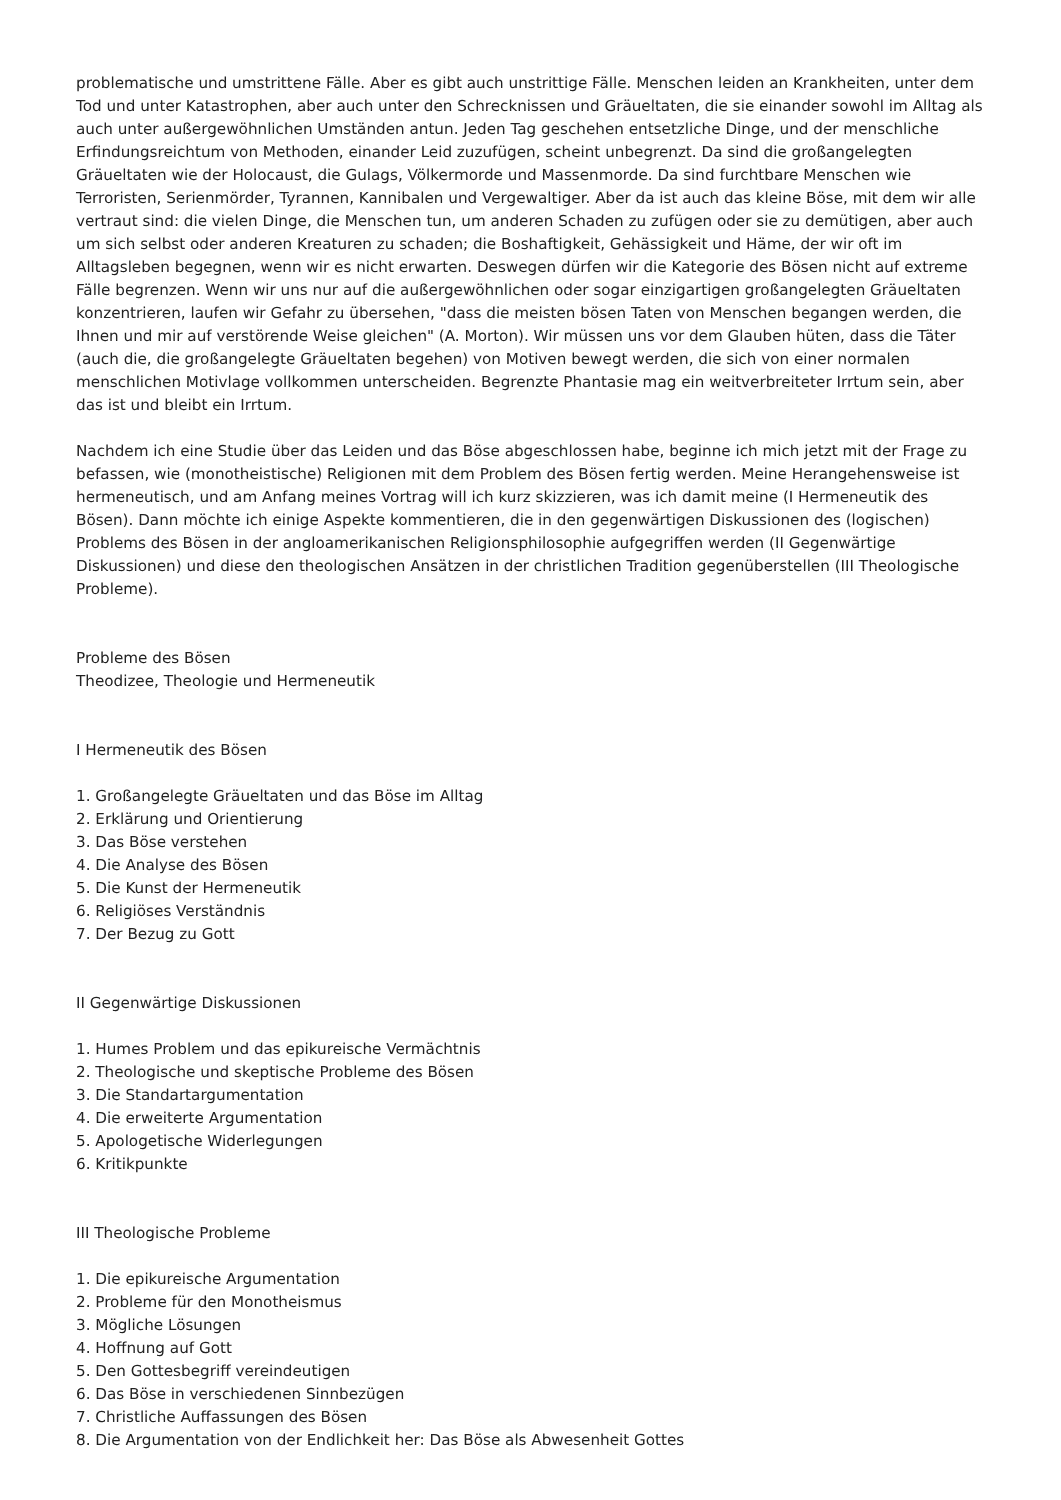problematische und umstrittene Fälle. Aber es gibt auch unstrittige Fälle. Menschen leiden an Krankheiten, unter dem Tod und unter Katastrophen, aber auch unter den Schrecknissen und Gräueltaten, die sie einander sowohl im Alltag als auch unter außergewöhnlichen Umständen antun. Jeden Tag geschehen entsetzliche Dinge, und der menschliche Erfindungsreichtum von Methoden, einander Leid zuzufügen, scheint unbegrenzt. Da sind die großangelegten Gräueltaten wie der Holocaust, die Gulags, Völkermorde und Massenmorde. Da sind furchtbare Menschen wie Terroristen, Serienmörder, Tyrannen, Kannibalen und Vergewaltiger. Aber da ist auch das kleine Böse, mit dem wir alle vertraut sind: die vielen Dinge, die Menschen tun, um anderen Schaden zu zufügen oder sie zu demütigen, aber auch um sich selbst oder anderen Kreaturen zu schaden; die Boshaftigkeit, Gehässigkeit und Häme, der wir oft im Alltagsleben begegnen, wenn wir es nicht erwarten. Deswegen dürfen wir die Kategorie des Bösen nicht auf extreme Fälle begrenzen. Wenn wir uns nur auf die außergewöhnlichen oder sogar einzigartigen großangelegten Gräueltaten konzentrieren, laufen wir Gefahr zu übersehen, "dass die meisten bösen Taten von Menschen begangen werden, die Ihnen und mir auf verstörende Weise gleichen" (A. Morton). Wir müssen uns vor dem Glauben hüten, dass die Täter (auch die, die großangelegte Gräueltaten begehen) von Motiven bewegt werden, die sich von einer normalen menschlichen Motivlage vollkommen unterscheiden. Begrenzte Phantasie mag ein weitverbreiteter Irrtum sein, aber das ist und bleibt ein Irrtum.
Nachdem ich eine Studie über das Leiden und das Böse abgeschlossen habe, beginne ich mich jetzt mit der Frage zu befassen, wie (monotheistische) Religionen mit dem Problem des Bösen fertig werden. Meine Herangehensweise ist hermeneutisch, und am Anfang meines Vortrag will ich kurz skizzieren, was ich damit meine (I Hermeneutik des Bösen). Dann möchte ich einige Aspekte kommentieren, die in den gegenwärtigen Diskussionen des (logischen) Problems des Bösen in der angloamerikanischen Religionsphilosophie aufgegriffen werden (II Gegenwärtige Diskussionen) und diese den theologischen Ansätzen in der christlichen Tradition gegenüberstellen (III Theologische Probleme).
Probleme des Bösen
Theodizee, Theologie und Hermeneutik
I Hermeneutik des Bösen
1. Großangelegte Gräueltaten und das Böse im Alltag
2. Erklärung und Orientierung
3. Das Böse verstehen
4. Die Analyse des Bösen
5. Die Kunst der Hermeneutik
6. Religiöses Verständnis
7. Der Bezug zu Gott
II Gegenwärtige Diskussionen
1. Humes Problem und das epikureische Vermächtnis
2. Theologische und skeptische Probleme des Bösen
3. Die Standartargumentation
4. Die erweiterte Argumentation
5. Apologetische Widerlegungen
6. Kritikpunkte
III Theologische Probleme
1. Die epikureische Argumentation
2. Probleme für den Monotheismus
3. Mögliche Lösungen
4. Hoffnung auf Gott
5. Den Gottesbegriff vereindeutigen
6. Das Böse in verschiedenen Sinnbezügen
7. Christliche Auffassungen des Bösen
8. Die Argumentation von der Endlichkeit her: Das Böse als Abwesenheit Gottes